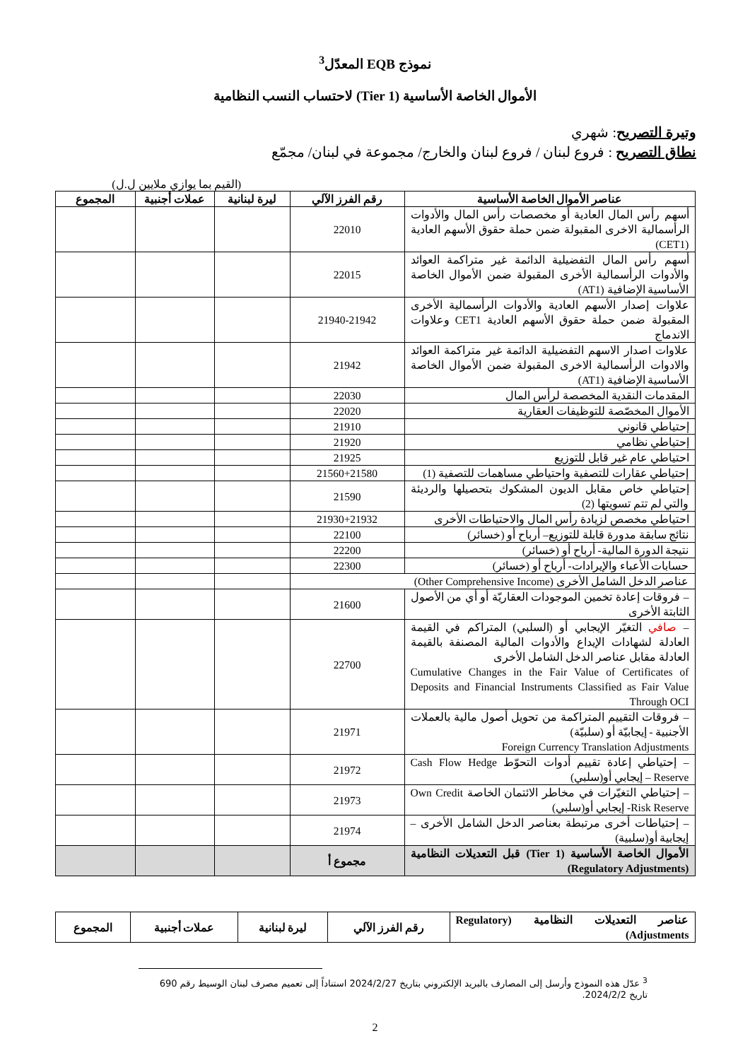نموذج EQB المعدّل<sup>3</sup>
الأموال الخاصة الأساسية (Tier 1) لاحتساب النسب النظامية
وتيرة التصريح: شهري
نطاق التصريح : فروع لبنان / فروع لبنان والخارج/ مجموعة في لبنان/ مجمّع
(القيم بما يوازي ملايين ل.ل)
| عناصر الأموال الخاصة الأساسية | رقم الفرز الآلي | ليرة لبنانية | عملات أجنبية | المجموع |
| --- | --- | --- | --- | --- |
| أسهم رأس المال العادية أو مخصصات رأس المال والأدوات الرأسمالية الاخرى المقبولة ضمن حملة حقوق الأسهم العادية (CET1) | 22010 | | | |
| أسهم رأس المال التفضيلية الدائمة غير متراكمة العوائد والأدوات الرأسمالية الأخرى المقبولة ضمن الأموال الخاصة الأساسية الإضافية (AT1) | 22015 | | | |
| علاوات إصدار الأسهم العادية والأدوات الرأسمالية الأخرى المقبولة ضمن حملة حقوق الأسهم العادية CET1 وعلاوات الاندماج | 21940-21942 | | | |
| علاوات اصدار الاسهم التفضيلية الدائمة غير متراكمة العوائد والادوات الرأسمالية الاخرى المقبولة ضمن الأموال الخاصة الأساسية الإضافية (AT1) | 21942 | | | |
| المقدمات النقدية المخصصة لرأس المال | 22030 | | | |
| الأموال المخصّصة للتوظيفات العقارية | 22020 | | | |
| إحتياطي قانوني | 21910 | | | |
| إحتياطي نظامي | 21920 | | | |
| احتياطي عام غير قابل للتوزيع | 21925 | | | |
| إحتياطي عقارات للتصفية واحتياطي مساهمات للتصفية (1) | 21560+21580 | | | |
| إحتياطي خاص مقابل الديون المشكوك بتحصيلها والرديئة والتي لم تتم تسويتها (2) | 21590 | | | |
| احتياطي مخصص لزيادة رأس المال والاحتياطات الأخرى | 21930+21932 | | | |
| نتائج سابقة مدورة قابلة للتوزيع– أرباح أو (خسائر) | 22100 | | | |
| نتيجة الدورة المالية- أرباح أو (خسائر) | 22200 | | | |
| حسابات الأعباء والإيرادات- أرباح أو (خسائر) | 22300 | | | |
| عناصر الدخل الشامل الأخرى (Other Comprehensive Income) | | | | |
| – فروقات إعادة تخمين الموجودات العقاريّة أو أي من الأصول الثابتة الأخرى | 21600 | | | |
| – صافي التغيّر الإيجابي أو (السلبي) المتراكم في القيمة العادلة لشهادات الإيداع والأدوات المالية المصنفة بالقيمة العادلة مقابل عناصر الدخل الشامل الأخرى Cumulative Changes in the Fair Value of Certificates of Deposits and Financial Instruments Classified as Fair Value Through OCI | 22700 | | | |
| – فروقات التقييم المتراكمة من تحويل أصول مالية بالعملات الأجنبية - إيجابيّة أو (سلبيّة) Foreign Currency Translation Adjustments | 21971 | | | |
| – إحتياطي إعادة تقييم أدوات التحوّط Cash Flow Hedge Reserve – إيجابي أو(سلبي) | 21972 | | | |
| – إحتياطي التغيّرات في مخاطر الائتمان الخاصة Own Credit Risk Reserve- إيجابي أو(سلبي) | 21973 | | | |
| – إحتياطات أخرى مرتبطة بعناصر الدخل الشامل الأخرى – إيجابية أو(سلبية) | 21974 | | | |
| الأموال الخاصة الأساسية (Tier 1) قبل التعديلات النظامية (Regulatory Adjustments) | مجموع أ | | | |
| عناصر التعديلات النظامية (Regulatory Adjustments) | رقم الفرز الآلي | ليرة لبنانية | عملات أجنبية | المجموع |
| --- | --- | --- | --- | --- |
<sup>3</sup> عدّل هذه النموذج وأرسل إلى المصارف بالبريد الإلكتروني بتاريخ 2024/2/27 استناداً إلى تعميم مصرف لبنان الوسيط رقم 690 تاريخ 2024/2/2.
2